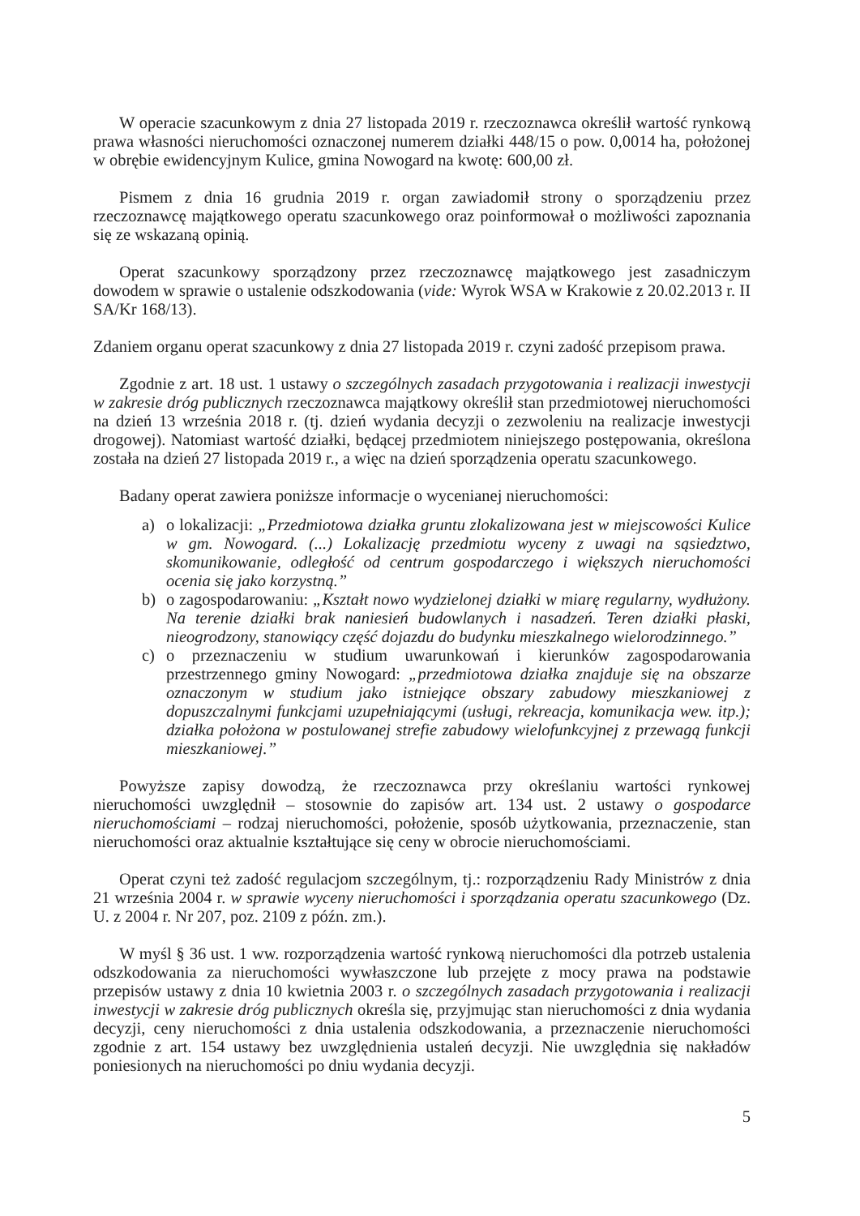W operacie szacunkowym z dnia 27 listopada 2019 r. rzeczoznawca określił wartość rynkową prawa własności nieruchomości oznaczonej numerem działki 448/15 o pow. 0,0014 ha, położonej w obrębie ewidencyjnym Kulice, gmina Nowogard na kwotę: 600,00 zł.
Pismem z dnia 16 grudnia 2019 r. organ zawiadomił strony o sporządzeniu przez rzeczoznawcę majątkowego operatu szacunkowego oraz poinformował o możliwości zapoznania się ze wskazaną opinią.
Operat szacunkowy sporządzony przez rzeczoznawcę majątkowego jest zasadniczym dowodem w sprawie o ustalenie odszkodowania (vide: Wyrok WSA w Krakowie z 20.02.2013 r. II SA/Kr 168/13).
Zdaniem organu operat szacunkowy z dnia 27 listopada 2019 r. czyni zadość przepisom prawa.
Zgodnie z art. 18 ust. 1 ustawy o szczególnych zasadach przygotowania i realizacji inwestycji w zakresie dróg publicznych rzeczoznawca majątkowy określił stan przedmiotowej nieruchomości na dzień 13 września 2018 r. (tj. dzień wydania decyzji o zezwoleniu na realizacje inwestycji drogowej). Natomiast wartość działki, będącej przedmiotem niniejszego postępowania, określona została na dzień 27 listopada 2019 r., a więc na dzień sporządzenia operatu szacunkowego.
Badany operat zawiera poniższe informacje o wycenianej nieruchomości:
a) o lokalizacji: „Przedmiotowa działka gruntu zlokalizowana jest w miejscowości Kulice w gm. Nowogard. (...) Lokalizację przedmiotu wyceny z uwagi na sąsiedztwo, skomunikowanie, odległość od centrum gospodarczego i większych nieruchomości ocenia się jako korzystną.”
b) o zagospodarowaniu: „Kształt nowo wydzielonej działki w miarę regularny, wydłużony. Na terenie działki brak naniesień budowlanych i nasadzeń. Teren działki płaski, nieogrodzony, stanowiący część dojazdu do budynku mieszkalnego wielorodzinnego.”
c) o przeznaczeniu w studium uwarunkowań i kierunków zagospodarowania przestrzennego gminy Nowogard: „przedmiotowa działka znajduje się na obszarze oznaczonym w studium jako istniejące obszary zabudowy mieszkaniowej z dopuszczalnymi funkcjami uzupełniającymi (usługi, rekreacja, komunikacja wew. itp.); działka położona w postulowanej strefie zabudowy wielofunkcyjnej z przewagą funkcji mieszkaniowej.”
Powyższe zapisy dowodzą, że rzeczoznawca przy określaniu wartości rynkowej nieruchomości uwzględnił – stosownie do zapisów art. 134 ust. 2 ustawy o gospodarce nieruchomościami – rodzaj nieruchomości, położenie, sposób użytkowania, przeznaczenie, stan nieruchomości oraz aktualnie kształtujące się ceny w obrocie nieruchomościami.
Operat czyni też zadość regulacjom szczególnym, tj.: rozporządzeniu Rady Ministrów z dnia 21 września 2004 r. w sprawie wyceny nieruchomości i sporządzania operatu szacunkowego (Dz. U. z 2004 r. Nr 207, poz. 2109 z późn. zm.).
W myśl § 36 ust. 1 ww. rozporządzenia wartość rynkową nieruchomości dla potrzeb ustalenia odszkodowania za nieruchomości wywłaszczone lub przejęte z mocy prawa na podstawie przepisów ustawy z dnia 10 kwietnia 2003 r. o szczególnych zasadach przygotowania i realizacji inwestycji w zakresie dróg publicznych określa się, przyjmując stan nieruchomości z dnia wydania decyzji, ceny nieruchomości z dnia ustalenia odszkodowania, a przeznaczenie nieruchomości zgodnie z art. 154 ustawy bez uwzględnienia ustaleń decyzji. Nie uwzględnia się nakładów poniesionych na nieruchomości po dniu wydania decyzji.
5